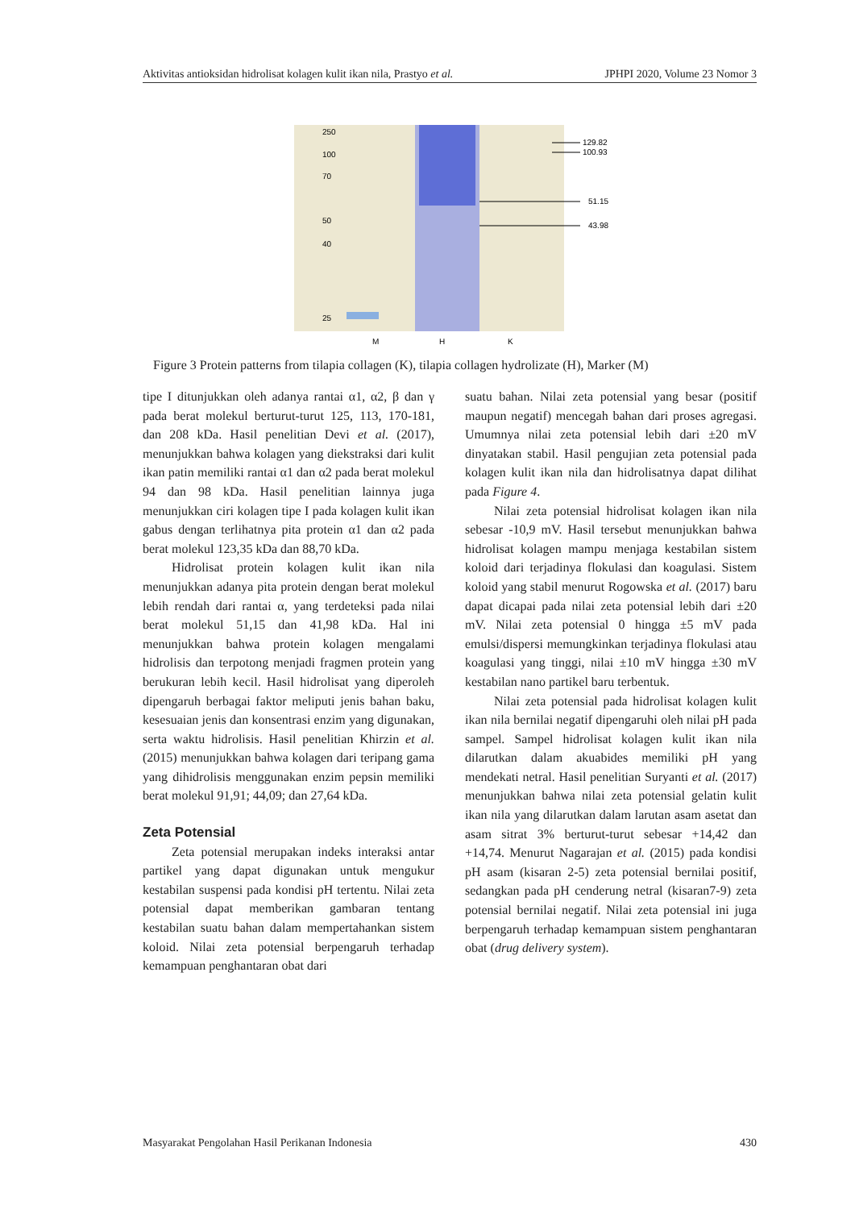Aktivitas antioksidan hidrolisat kolagen kulit ikan nila, Prastyo et al. JPHPI 2020, Volume 23 Nomor 3
250
100
70
50
40
25
129.82
100.93
51.15
43.98
M
H
K
Figure 3 Protein patterns from tilapia collagen (K), tilapia collagen hydrolizate (H), Marker (M)
tipe I ditunjukkan oleh adanya rantai α1, α2, β dan γ pada berat molekul berturut-turut 125, 113, 170-181, dan 208 kDa. Hasil penelitian Devi et al. (2017), menunjukkan bahwa kolagen yang diekstraksi dari kulit ikan patin memiliki rantai α1 dan α2 pada berat molekul 94 dan 98 kDa. Hasil penelitian lainnya juga menunjukkan ciri kolagen tipe I pada kolagen kulit ikan gabus dengan terlihatnya pita protein α1 dan α2 pada berat molekul 123,35 kDa dan 88,70 kDa.
Hidrolisat protein kolagen kulit ikan nila menunjukkan adanya pita protein dengan berat molekul lebih rendah dari rantai α, yang terdeteksi pada nilai berat molekul 51,15 dan 41,98 kDa. Hal ini menunjukkan bahwa protein kolagen mengalami hidrolisis dan terpotong menjadi fragmen protein yang berukuran lebih kecil. Hasil hidrolisat yang diperoleh dipengaruh berbagai faktor meliputi jenis bahan baku, kesesuaian jenis dan konsentrasi enzim yang digunakan, serta waktu hidrolisis. Hasil penelitian Khirzin et al. (2015) menunjukkan bahwa kolagen dari teripang gama yang dihidrolisis menggunakan enzim pepsin memiliki berat molekul 91,91; 44,09; dan 27,64 kDa.
Zeta Potensial
Zeta potensial merupakan indeks interaksi antar partikel yang dapat digunakan untuk mengukur kestabilan suspensi pada kondisi pH tertentu. Nilai zeta potensial dapat memberikan gambaran tentang kestabilan suatu bahan dalam mempertahankan sistem koloid. Nilai zeta potensial berpengaruh terhadap kemampuan penghantaran obat dari
suatu bahan. Nilai zeta potensial yang besar (positif maupun negatif) mencegah bahan dari proses agregasi. Umumnya nilai zeta potensial lebih dari ±20 mV dinyatakan stabil. Hasil pengujian zeta potensial pada kolagen kulit ikan nila dan hidrolisatnya dapat dilihat pada Figure 4.
Nilai zeta potensial hidrolisat kolagen ikan nila sebesar -10,9 mV. Hasil tersebut menunjukkan bahwa hidrolisat kolagen mampu menjaga kestabilan sistem koloid dari terjadinya flokulasi dan koagulasi. Sistem koloid yang stabil menurut Rogowska et al. (2017) baru dapat dicapai pada nilai zeta potensial lebih dari ±20 mV. Nilai zeta potensial 0 hingga ±5 mV pada emulsi/dispersi memungkinkan terjadinya flokulasi atau koagulasi yang tinggi, nilai ±10 mV hingga ±30 mV kestabilan nano partikel baru terbentuk.
Nilai zeta potensial pada hidrolisat kolagen kulit ikan nila bernilai negatif dipengaruhi oleh nilai pH pada sampel. Sampel hidrolisat kolagen kulit ikan nila dilarutkan dalam akuabides memiliki pH yang mendekati netral. Hasil penelitian Suryanti et al. (2017) menunjukkan bahwa nilai zeta potensial gelatin kulit ikan nila yang dilarutkan dalam larutan asam asetat dan asam sitrat 3% berturut-turut sebesar +14,42 dan +14,74. Menurut Nagarajan et al. (2015) pada kondisi pH asam (kisaran 2-5) zeta potensial bernilai positif, sedangkan pada pH cenderung netral (kisaran7-9) zeta potensial bernilai negatif. Nilai zeta potensial ini juga berpengaruh terhadap kemampuan sistem penghantaran obat (drug delivery system).
Masyarakat Pengolahan Hasil Perikanan Indonesia 430